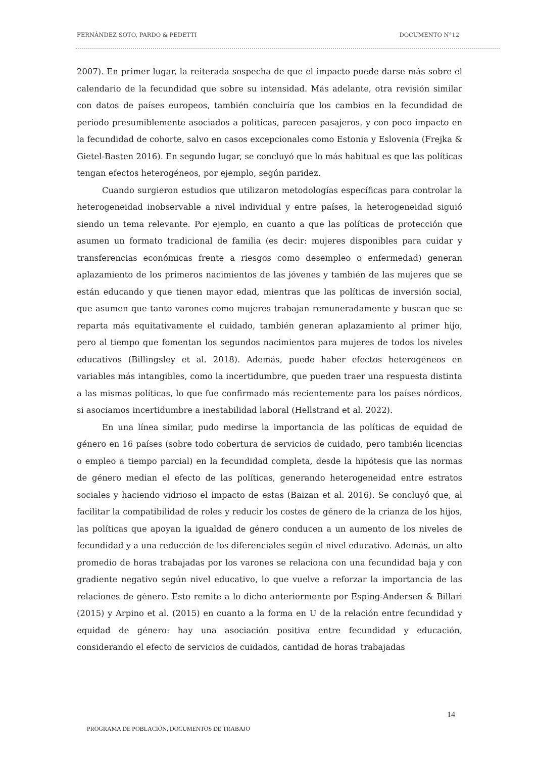FERNÁNDEZ SOTO, PARDO & PEDETTI DOCUMENTO N°12
2007). En primer lugar, la reiterada sospecha de que el impacto puede darse más sobre el calendario de la fecundidad que sobre su intensidad. Más adelante, otra revisión similar con datos de países europeos, también concluiría que los cambios en la fecundidad de período presumiblemente asociados a políticas, parecen pasajeros, y con poco impacto en la fecundidad de cohorte, salvo en casos excepcionales como Estonia y Eslovenia (Frejka & Gietel-Basten 2016). En segundo lugar, se concluyó que lo más habitual es que las políticas tengan efectos heterogéneos, por ejemplo, según paridez.
Cuando surgieron estudios que utilizaron metodologías específicas para controlar la heterogeneidad inobservable a nivel individual y entre países, la heterogeneidad siguió siendo un tema relevante. Por ejemplo, en cuanto a que las políticas de protección que asumen un formato tradicional de familia (es decir: mujeres disponibles para cuidar y transferencias económicas frente a riesgos como desempleo o enfermedad) generan aplazamiento de los primeros nacimientos de las jóvenes y también de las mujeres que se están educando y que tienen mayor edad, mientras que las políticas de inversión social, que asumen que tanto varones como mujeres trabajan remuneradamente y buscan que se reparta más equitativamente el cuidado, también generan aplazamiento al primer hijo, pero al tiempo que fomentan los segundos nacimientos para mujeres de todos los niveles educativos (Billingsley et al. 2018). Además, puede haber efectos heterogéneos en variables más intangibles, como la incertidumbre, que pueden traer una respuesta distinta a las mismas políticas, lo que fue confirmado más recientemente para los países nórdicos, si asociamos incertidumbre a inestabilidad laboral (Hellstrand et al. 2022).
En una línea similar, pudo medirse la importancia de las políticas de equidad de género en 16 países (sobre todo cobertura de servicios de cuidado, pero también licencias o empleo a tiempo parcial) en la fecundidad completa, desde la hipótesis que las normas de género median el efecto de las políticas, generando heterogeneidad entre estratos sociales y haciendo vidrioso el impacto de estas (Baizan et al. 2016). Se concluyó que, al facilitar la compatibilidad de roles y reducir los costes de género de la crianza de los hijos, las políticas que apoyan la igualdad de género conducen a un aumento de los niveles de fecundidad y a una reducción de los diferenciales según el nivel educativo. Además, un alto promedio de horas trabajadas por los varones se relaciona con una fecundidad baja y con gradiente negativo según nivel educativo, lo que vuelve a reforzar la importancia de las relaciones de género. Esto remite a lo dicho anteriormente por Esping-Andersen & Billari (2015) y Arpino et al. (2015) en cuanto a la forma en U de la relación entre fecundidad y equidad de género: hay una asociación positiva entre fecundidad y educación, considerando el efecto de servicios de cuidados, cantidad de horas trabajadas
14
PROGRAMA DE POBLACIÓN, DOCUMENTOS DE TRABAJO